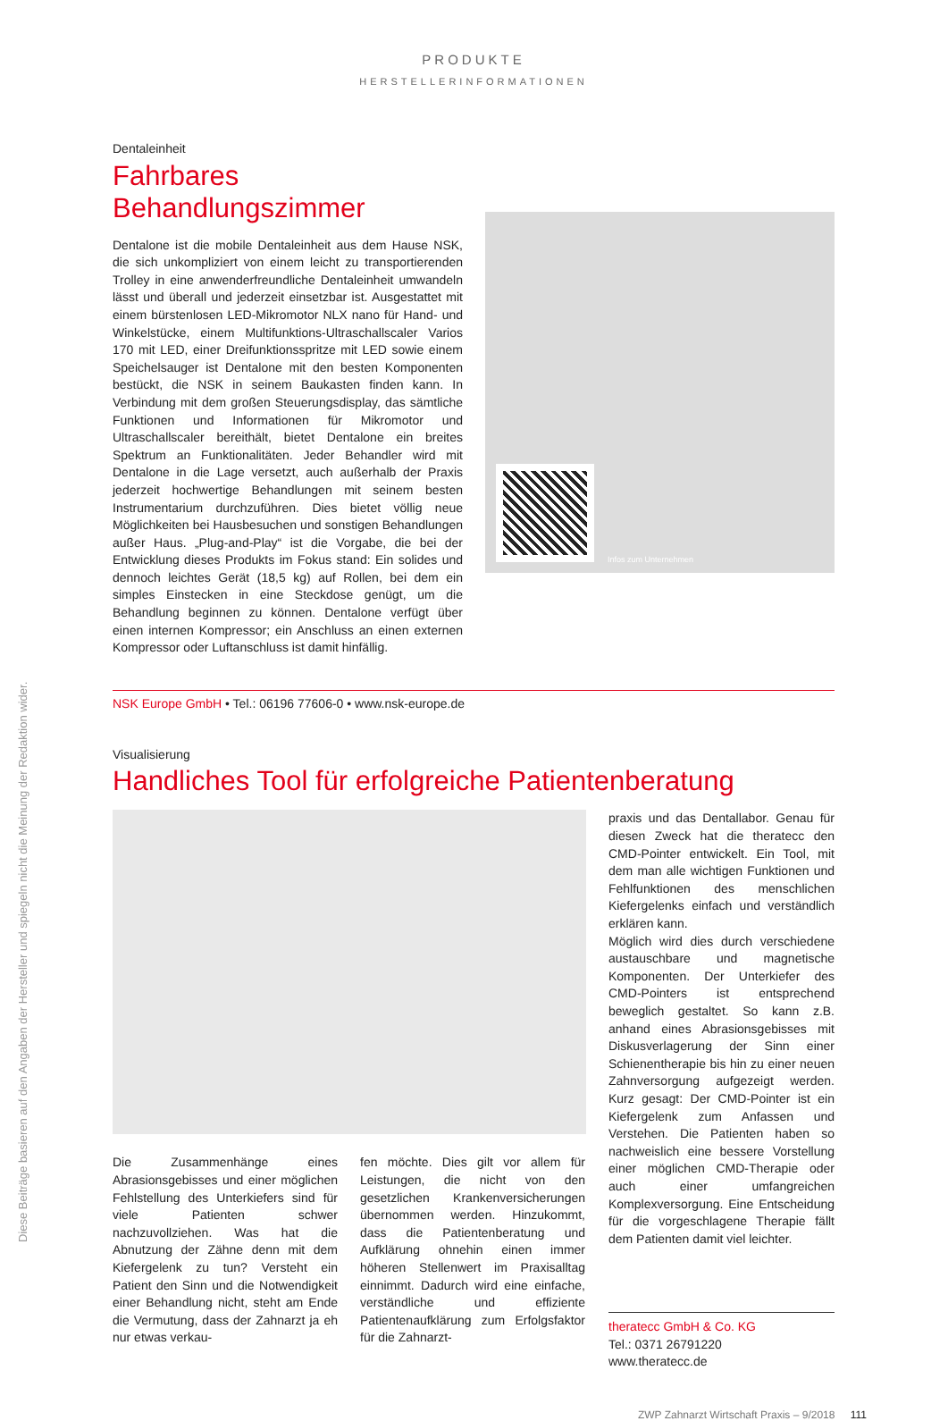Diese Beiträge basieren auf den Angaben der Hersteller und spiegeln nicht die Meinung der Redaktion wider.
PRODUKTE
HERSTELLERINFORMATIONEN
Dentaleinheit
Fahrbares Behandlungszimmer
Dentalone ist die mobile Dentaleinheit aus dem Hause NSK, die sich unkompliziert von einem leicht zu transportierenden Trolley in eine anwenderfreundliche Dentaleinheit umwandeln lässt und überall und jederzeit einsetzbar ist. Ausgestattet mit einem bürstenlosen LED-Mikromotor NLX nano für Hand- und Winkelstücke, einem Multifunktions-Ultraschallscaler Varios 170 mit LED, einer Dreifunktionsspritze mit LED sowie einem Speichelsauger ist Dentalone mit den besten Komponenten bestückt, die NSK in seinem Baukasten finden kann. In Verbindung mit dem großen Steuerungsdisplay, das sämtliche Funktionen und Informationen für Mikromotor und Ultraschallscaler bereithält, bietet Dentalone ein breites Spektrum an Funktionalitäten. Jeder Behandler wird mit Dentalone in die Lage versetzt, auch außerhalb der Praxis jederzeit hochwertige Behandlungen mit seinem besten Instrumentarium durchzuführen. Dies bietet völlig neue Möglichkeiten bei Hausbesuchen und sonstigen Behandlungen außer Haus. „Plug-and-Play“ ist die Vorgabe, die bei der Entwicklung dieses Produkts im Fokus stand: Ein solides und dennoch leichtes Gerät (18,5 kg) auf Rollen, bei dem ein simples Einstecken in eine Steckdose genügt, um die Behandlung beginnen zu können. Dentalone verfügt über einen internen Kompressor; ein Anschluss an einen externen Kompressor oder Luftanschluss ist damit hinfällig.
Infos zum Unternehmen
NSK Europe GmbH • Tel.: 06196 77606-0 • www.nsk-europe.de
Visualisierung
Handliches Tool für erfolgreiche Patientenberatung
Die Zusammenhänge eines Abrasionsgebisses und einer möglichen Fehlstellung des Unterkiefers sind für viele Patienten schwer nachzuvollziehen. Was hat die Abnutzung der Zähne denn mit dem Kiefergelenk zu tun? Versteht ein Patient den Sinn und die Notwendigkeit einer Behandlung nicht, steht am Ende die Vermutung, dass der Zahnarzt ja eh nur etwas verkau-
fen möchte. Dies gilt vor allem für Leistungen, die nicht von den gesetzlichen Krankenversicherungen übernommen werden. Hinzukommt, dass die Patientenberatung und Aufklärung ohnehin einen immer höheren Stellenwert im Praxisalltag einnimmt. Dadurch wird eine einfache, verständliche und effiziente Patientenaufklärung zum Erfolgsfaktor für die Zahnarzt-
praxis und das Dentallabor. Genau für diesen Zweck hat die theratecc den CMD-Pointer entwickelt. Ein Tool, mit dem man alle wichtigen Funktionen und Fehlfunktionen des menschlichen Kiefergelenks einfach und verständlich erklären kann.
Möglich wird dies durch verschiedene austauschbare und magnetische Komponenten. Der Unterkiefer des CMD-Pointers ist entsprechend beweglich gestaltet. So kann z.B. anhand eines Abrasionsgebisses mit Diskusverlagerung der Sinn einer Schienentherapie bis hin zu einer neuen Zahnversorgung aufgezeigt werden. Kurz gesagt: Der CMD-Pointer ist ein Kiefergelenk zum Anfassen und Verstehen. Die Patienten haben so nachweislich eine bessere Vorstellung einer möglichen CMD-Therapie oder auch einer umfangreichen Komplexversorgung. Eine Entscheidung für die vorgeschlagene Therapie fällt dem Patienten damit viel leichter.
theratecc GmbH & Co. KG
Tel.: 0371 26791220
www.theratecc.de
ZWP Zahnarzt Wirtschaft Praxis – 9/2018 111